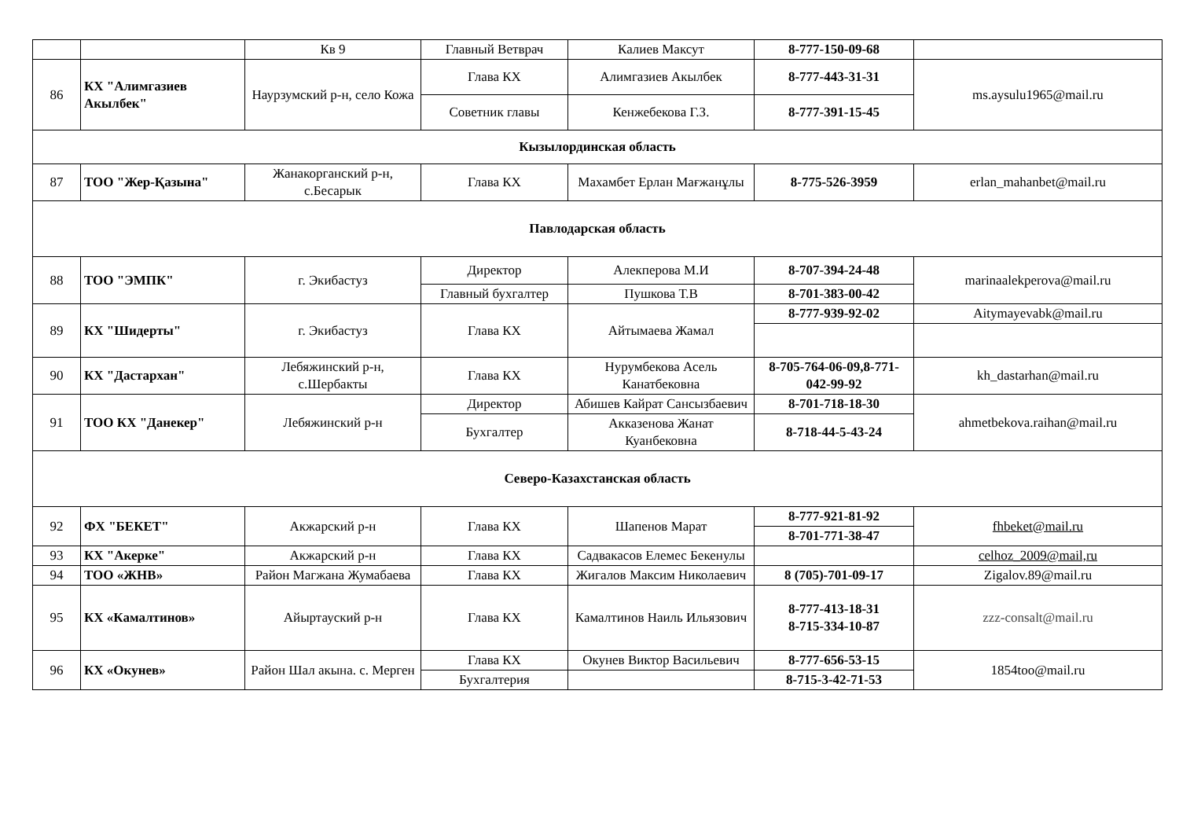| | | Кв 9 | Главный Ветврач | Калиев Максут | 8-777-150-09-68 | |
| 86 | КХ "Алимгазиев Акылбек" | Наурзумский р-н, село Кожа | Глава КХ | Алимгазиев Акылбек | 8-777-443-31-31 | ms.aysulu1965@mail.ru |
| | | | Советник главы | Кенжебекова Г.З. | 8-777-391-15-45 | |
| Кызылординская область | | | | | | |
| 87 | ТОО "Жер-Қазына" | Жанакорганский р-н, с.Бесарык | Глава КХ | Махамбет Ерлан Мағжанұлы | 8-775-526-3959 | erlan_mahanbet@mail.ru |
| Павлодарская область | | | | | | |
| 88 | ТОО "ЭМПК" | г. Экибастуз | Директор | Алекперова М.И | 8-707-394-24-48 | marinaalekperova@mail.ru |
| | | | Главный бухгалтер | Пушкова Т.В | 8-701-383-00-42 | |
| 89 | КХ "Шидерты" | г. Экибастуз | Глава КХ | Айтымаева Жамал | 8-777-939-92-02 | Aitymayevabk@mail.ru |
| 90 | КХ "Дастархан" | Лебяжинский р-н, с.Шербакты | Глава КХ | Нурумбекова Асель Канатбековна | 8-705-764-06-09,8-771-042-99-92 | kh_dastarhan@mail.ru |
| 91 | ТОО КХ "Данекер" | Лебяжинский р-н | Директор | Абишев Кайрат Сансызбаевич | 8-701-718-18-30 | ahmetbekova.raihan@mail.ru |
| | | | Бухгалтер | Акказенова Жанат Куанбековна | 8-718-44-5-43-24 | |
| Северо-Казахстанская область | | | | | | |
| 92 | ФХ "БЕКЕТ" | Акжарский р-н | Глава КХ | Шапенов Марат | 8-777-921-81-92 | fhbeket@mail.ru |
| | | | | | 8-701-771-38-47 | |
| 93 | КХ "Акерке" | Акжарский р-н | Глава КХ | Садвакасов Елемес Бекенулы | | celhoz_2009@mail,ru |
| 94 | ТОО «ЖНВ» | Район Магжана Жумабаева | Глава КХ | Жигалов Максим Николаевич | 8 (705)-701-09-17 | Zigalov.89@mail.ru |
| 95 | КХ «Камалтинов» | Айыртауский р-н | Глава КХ | Камалтинов Наиль Ильязович | 8-777-413-18-31 8-715-334-10-87 | zzz-consalt@mail.ru |
| 96 | КХ «Окунев» | Район Шал акына. с. Мерген | Глава КХ | Окунев Виктор Васильевич | 8-777-656-53-15 | 1854too@mail.ru |
| | | | Бухгалтерия | | 8-715-3-42-71-53 | |